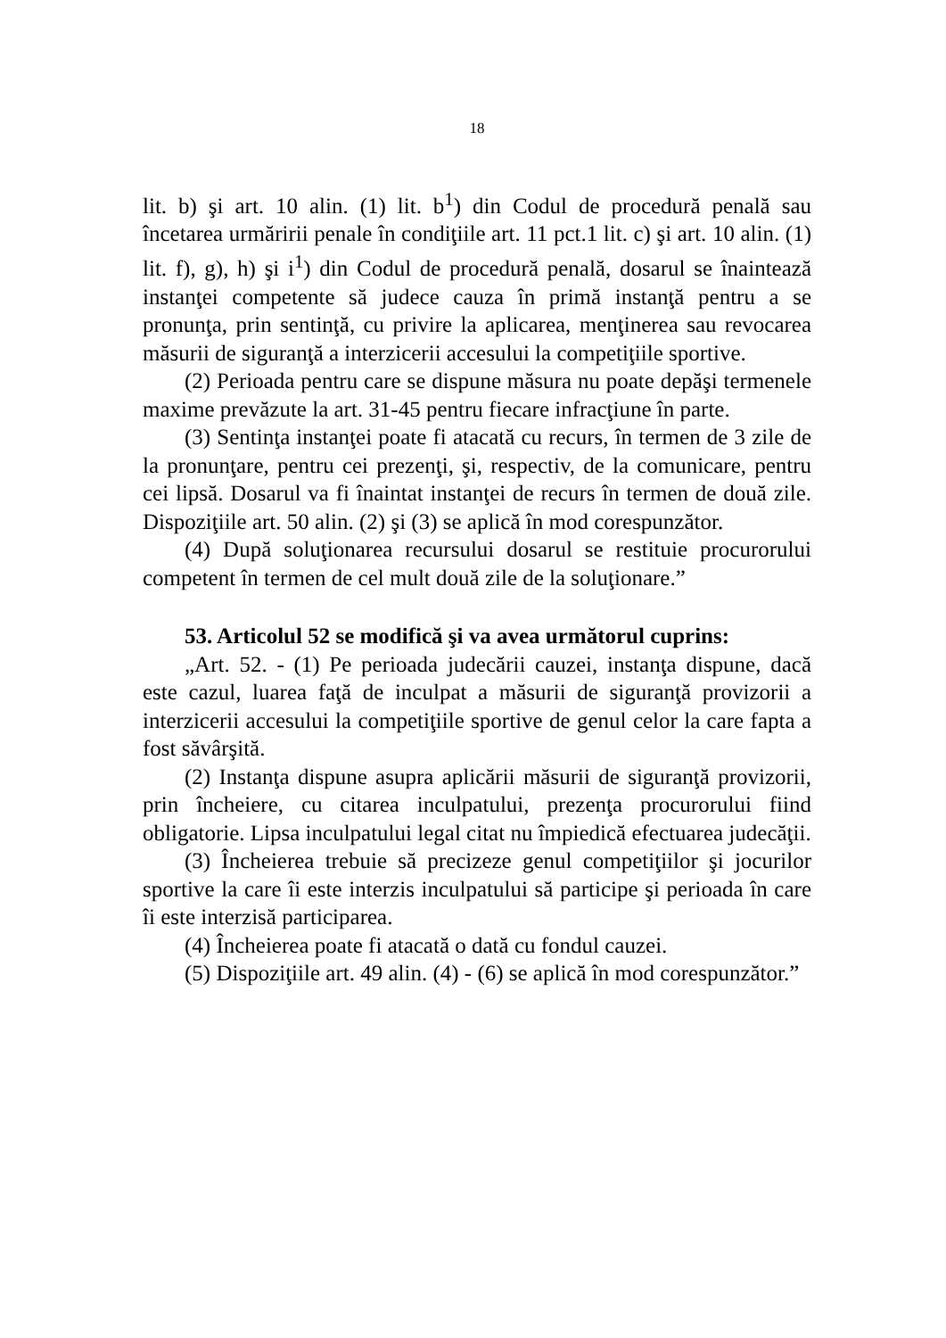18
lit. b) şi art. 10 alin. (1) lit. b<sup>1</sup>) din Codul de procedură penală sau încetarea urmăririi penale în condiţiile art. 11 pct.1 lit. c) şi art. 10 alin. (1) lit. f), g), h) şi i<sup>1</sup>) din Codul de procedură penală, dosarul se înaintează instanţei competente să judece cauza în primă instanţă pentru a se pronunţa, prin sentinţă, cu privire la aplicarea, menţinerea sau revocarea măsurii de siguranţă a interzicerii accesului la competiţiile sportive.
(2) Perioada pentru care se dispune măsura nu poate depăşi termenele maxime prevăzute la art. 31-45 pentru fiecare infracţiune în parte.
(3) Sentinţa instanţei poate fi atacată cu recurs, în termen de 3 zile de la pronunţare, pentru cei prezenţi, şi, respectiv, de la comunicare, pentru cei lipsă. Dosarul va fi înaintat instanţei de recurs în termen de două zile. Dispoziţiile art. 50 alin. (2) şi (3) se aplică în mod corespunzător.
(4) După soluţionarea recursului dosarul se restituie procurorului competent în termen de cel mult două zile de la soluţionare.”
53. Articolul 52 se modifică şi va avea următorul cuprins:
„Art. 52. - (1) Pe perioada judecării cauzei, instanţa dispune, dacă este cazul, luarea faţă de inculpat a măsurii de siguranţă provizorii a interzicerii accesului la competiţiile sportive de genul celor la care fapta a fost săvârşită.
(2) Instanţa dispune asupra aplicării măsurii de siguranţă provizorii, prin încheiere, cu citarea inculpatului, prezenţa procurorului fiind obligatorie. Lipsa inculpatului legal citat nu împiedică efectuarea judecăţii.
(3) Încheierea trebuie să precizeze genul competiţiilor şi jocurilor sportive la care îi este interzis inculpatului să participe şi perioada în care îi este interzisă participarea.
(4) Încheierea poate fi atacată o dată cu fondul cauzei.
(5) Dispoziţiile art. 49 alin. (4) - (6) se aplică în mod corespunzător.”